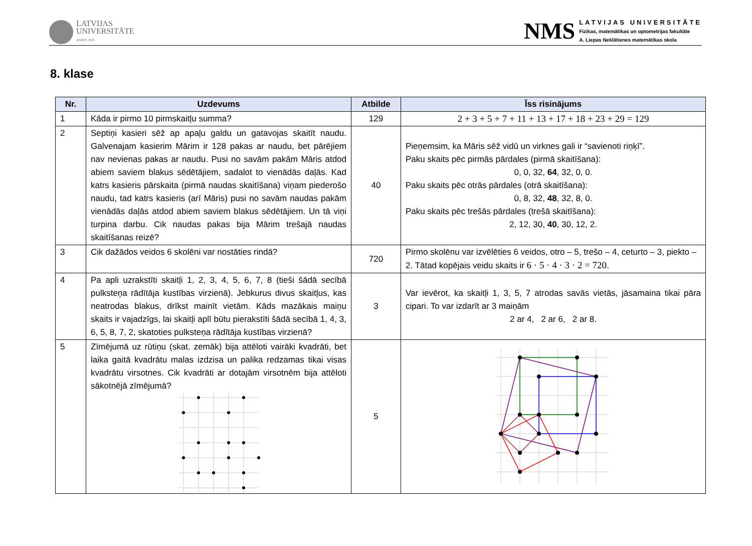LATVIJAS
UNIVERSITĀTE
ANNO 1919
NMS
LATVIJAS UNIVERSITĀTE
Fizikas, matemātikas un optometrijas fakultāte
A. Liepas Neklātienes matemātikas skola
8. klase
| Nr. | Uzdevums | Atbilde | Īss risinājums |
| --- | --- | --- | --- |
| 1 | Kāda ir pirmo 10 pirmskaitļu summa? | 129 | 2 + 3 + 5 + 7 + 11 + 13 + 17 + 18 + 23 + 29 = 129 |
| 2 | Septiņi kasieri sēž ap apaļu galdu un gatavojas skaitīt naudu. Galvenajam kasierim Mārim ir 128 pakas ar naudu, bet pārējiem nav nevienas pakas ar naudu. Pusi no savām pakām Māris atdod abiem saviem blakus sēdētājiem, sadalot to vienādās daļās. Kad katrs kasieris pārskaita (pirmā naudas skaitīšana) viņam piederošo naudu, tad katrs kasieris (arī Māris) pusi no savām naudas pakām vienādās daļās atdod abiem saviem blakus sēdētājiem. Un tā viņi turpina darbu. Cik naudas pakas bija Mārim trešajā naudas skaitīšanas reizē? | 40 | Pieņemsim, ka Māris sēž vidū un virknes gali ir “savienoti riņķī”. Paku skaits pēc pirmās pārdales (pirmā skaitīšana): 0, 0, 32, 64 , 32, 0, 0. Paku skaits pēc otrās pārdales (otrā skaitīšana): 0, 8, 32, 48 , 32, 8, 0. Paku skaits pēc trešās pārdales (trešā skaitīšana): 2, 12, 30, 40 , 30, 12, 2. |
| 3 | Cik dažādos veidos 6 skolēni var nostāties rindā? | 720 | Pirmo skolēnu var izvēlēties 6 veidos, otro – 5, trešo – 4, ceturto – 3, piekto – 2. Tātad kopējais veidu skaits ir 6 · 5 · 4 · 3 · 2 = 720 . |
| 4 | Pa apli uzrakstīti skaitļi 1, 2, 3, 4, 5, 6, 7, 8 (tieši šādā secībā pulksteņa rādītāja kustības virzienā). Jebkurus divus skaitļus, kas neatrodas blakus, drīkst mainīt vietām. Kāds mazākais maiņu skaits ir vajadzīgs, lai skaitļi aplī būtu pierakstīti šādā secībā 1, 4, 3, 6, 5, 8, 7, 2, skatoties pulksteņa rādītāja kustības virzienā? | 3 | Var ievērot, ka skaitļi 1, 3, 5, 7 atrodas savās vietās, jāsamaina tikai pāra cipari. To var izdarīt ar 3 maiņām 2 ar 4, 2 ar 6, 2 ar 8. |
| 5 | Zīmējumā uz rūtiņu (skat. zemāk) bija attēloti vairāki kvadrāti, bet laika gaitā kvadrātu malas izdzisa un palika redzamas tikai visas kvadrātu virsotnes. Cik kvadrāti ar dotajām virsotnēm bija attēloti sākotnējā zīmējumā? | 5 | |